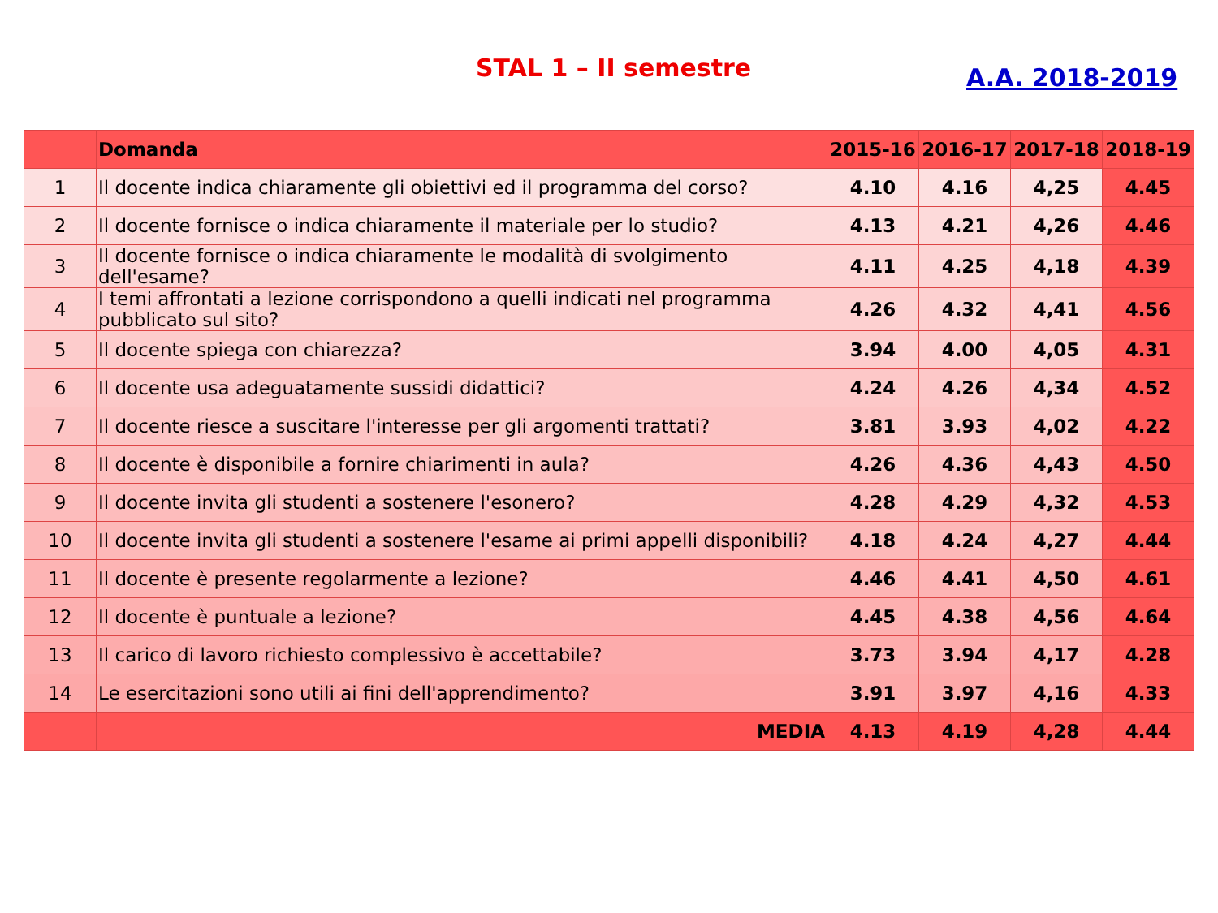STAL 1 – II semestre A.A. 2018-2019
| | Domanda | 2015-16 | 2016-17 | 2017-18 | 2018-19 |
| --- | --- | --- | --- | --- | --- |
| 1 | Il docente indica chiaramente gli obiettivi ed il programma del corso? | 4.10 | 4.16 | 4,25 | 4.45 |
| 2 | Il docente fornisce o indica chiaramente il materiale per lo studio? | 4.13 | 4.21 | 4,26 | 4.46 |
| 3 | Il docente fornisce o indica chiaramente le modalità di svolgimento dell'esame? | 4.11 | 4.25 | 4,18 | 4.39 |
| 4 | I temi affrontati a lezione corrispondono a quelli indicati nel programma pubblicato sul sito? | 4.26 | 4.32 | 4,41 | 4.56 |
| 5 | Il docente spiega con chiarezza? | 3.94 | 4.00 | 4,05 | 4.31 |
| 6 | Il docente usa adeguatamente sussidi didattici? | 4.24 | 4.26 | 4,34 | 4.52 |
| 7 | Il docente riesce a suscitare l'interesse per gli argomenti trattati? | 3.81 | 3.93 | 4,02 | 4.22 |
| 8 | Il docente è disponibile a fornire chiarimenti in aula? | 4.26 | 4.36 | 4,43 | 4.50 |
| 9 | Il docente invita gli studenti a sostenere l'esonero? | 4.28 | 4.29 | 4,32 | 4.53 |
| 10 | Il docente invita gli studenti a sostenere l'esame ai primi appelli disponibili? | 4.18 | 4.24 | 4,27 | 4.44 |
| 11 | Il docente è presente regolarmente a lezione? | 4.46 | 4.41 | 4,50 | 4.61 |
| 12 | Il docente è puntuale a lezione? | 4.45 | 4.38 | 4,56 | 4.64 |
| 13 | Il carico di lavoro richiesto complessivo è accettabile? | 3.73 | 3.94 | 4,17 | 4.28 |
| 14 | Le esercitazioni sono utili ai fini dell'apprendimento? | 3.91 | 3.97 | 4,16 | 4.33 |
| | MEDIA | 4.13 | 4.19 | 4,28 | 4.44 |